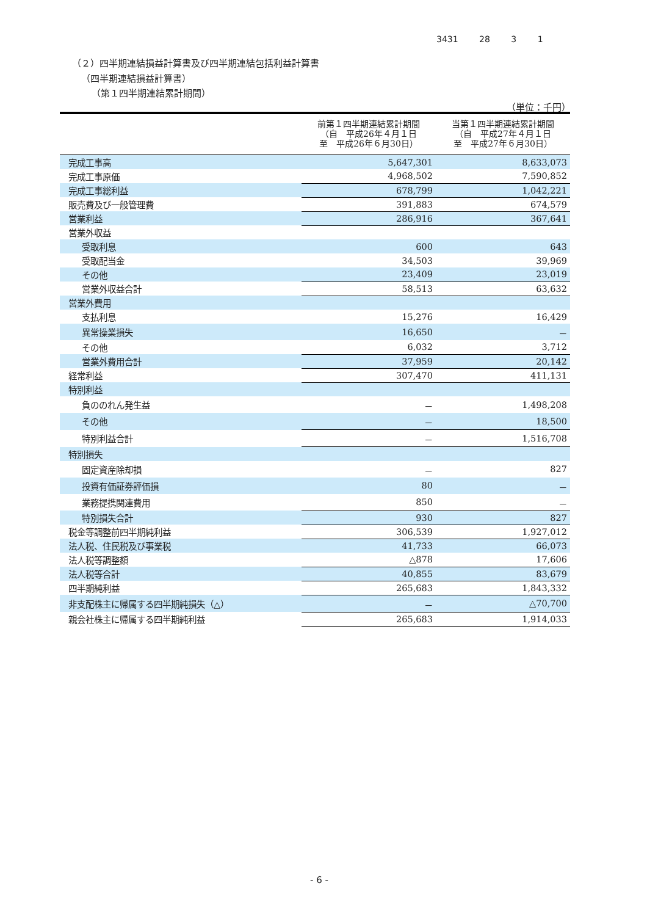3431 28 3 1
（２）四半期連結損益計算書及び四半期連結包括利益計算書
（四半期連結損益計算書）
（第１四半期連結累計期間）
（単位：千円）
| | 前第１四半期連結累計期間 （自 平成26年４月１日 至 平成26年６月30日） | 当第１四半期連結累計期間 （自 平成27年４月１日 至 平成27年６月30日） |
| --- | --- | --- |
| 完成工事高 | 5,647,301 | 8,633,073 |
| 完成工事原価 | 4,968,502 | 7,590,852 |
| 完成工事総利益 | 678,799 | 1,042,221 |
| 販売費及び一般管理費 | 391,883 | 674,579 |
| 営業利益 | 286,916 | 367,641 |
| 営業外収益 | | |
| 受取利息 | 600 | 643 |
| 受取配当金 | 34,503 | 39,969 |
| その他 | 23,409 | 23,019 |
| 営業外収益合計 | 58,513 | 63,632 |
| 営業外費用 | | |
| 支払利息 | 15,276 | 16,429 |
| 異常操業損失 | 16,650 | － |
| その他 | 6,032 | 3,712 |
| 営業外費用合計 | 37,959 | 20,142 |
| 経常利益 | 307,470 | 411,131 |
| 特別利益 | | |
| 負ののれん発生益 | － | 1,498,208 |
| その他 | － | 18,500 |
| 特別利益合計 | － | 1,516,708 |
| 特別損失 | | |
| 固定資産除却損 | － | 827 |
| 投資有価証券評価損 | 80 | － |
| 業務提携関連費用 | 850 | － |
| 特別損失合計 | 930 | 827 |
| 税金等調整前四半期純利益 | 306,539 | 1,927,012 |
| 法人税、住民税及び事業税 | 41,733 | 66,073 |
| 法人税等調整額 | △878 | 17,606 |
| 法人税等合計 | 40,855 | 83,679 |
| 四半期純利益 | 265,683 | 1,843,332 |
| 非支配株主に帰属する四半期純損失（△） | － | △70,700 |
| 親会社株主に帰属する四半期純利益 | 265,683 | 1,914,033 |
- 6 -